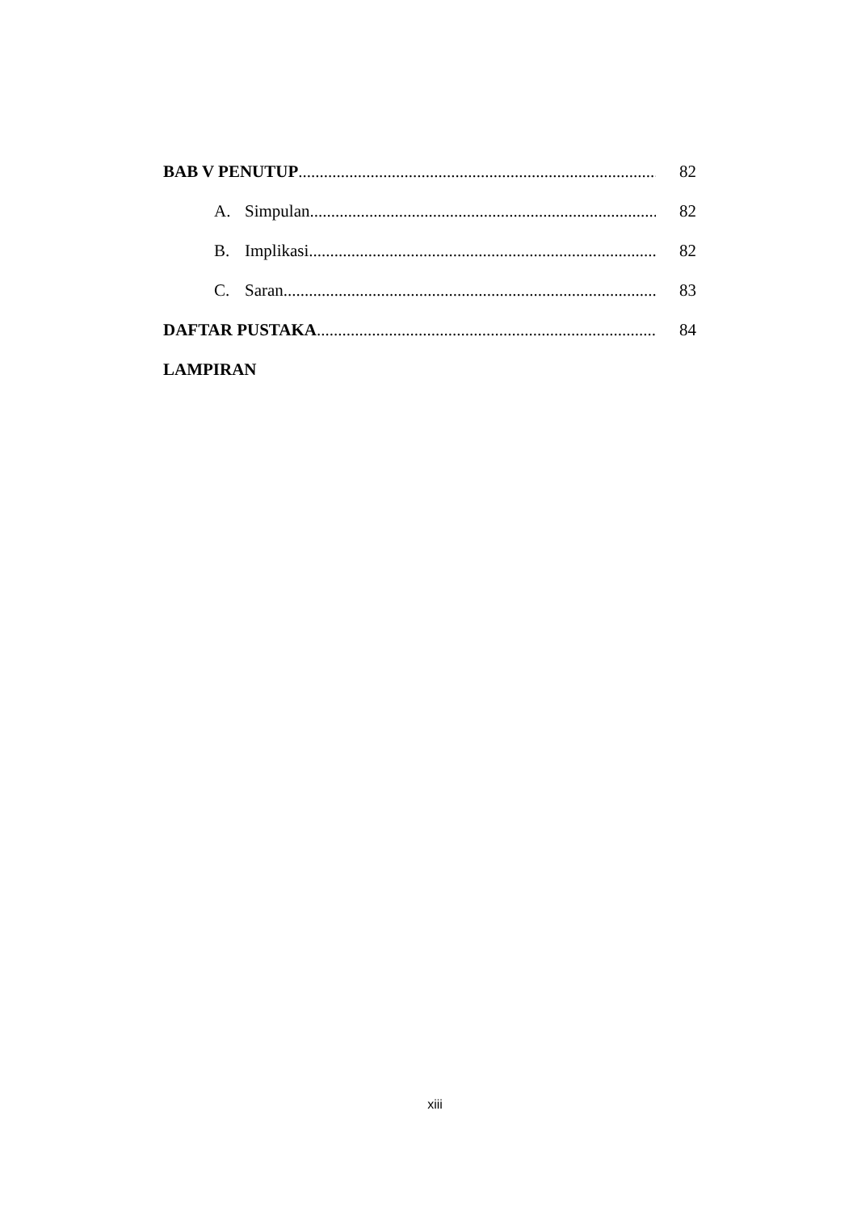BAB V PENUTUP...................................................................................... 82
A. Simpulan...................................................................................... 82
B. Implikasi...................................................................................... 82
C. Saran.......................................................................................... 83
DAFTAR PUSTAKA.................................................................................. 84
LAMPIRAN
xiii